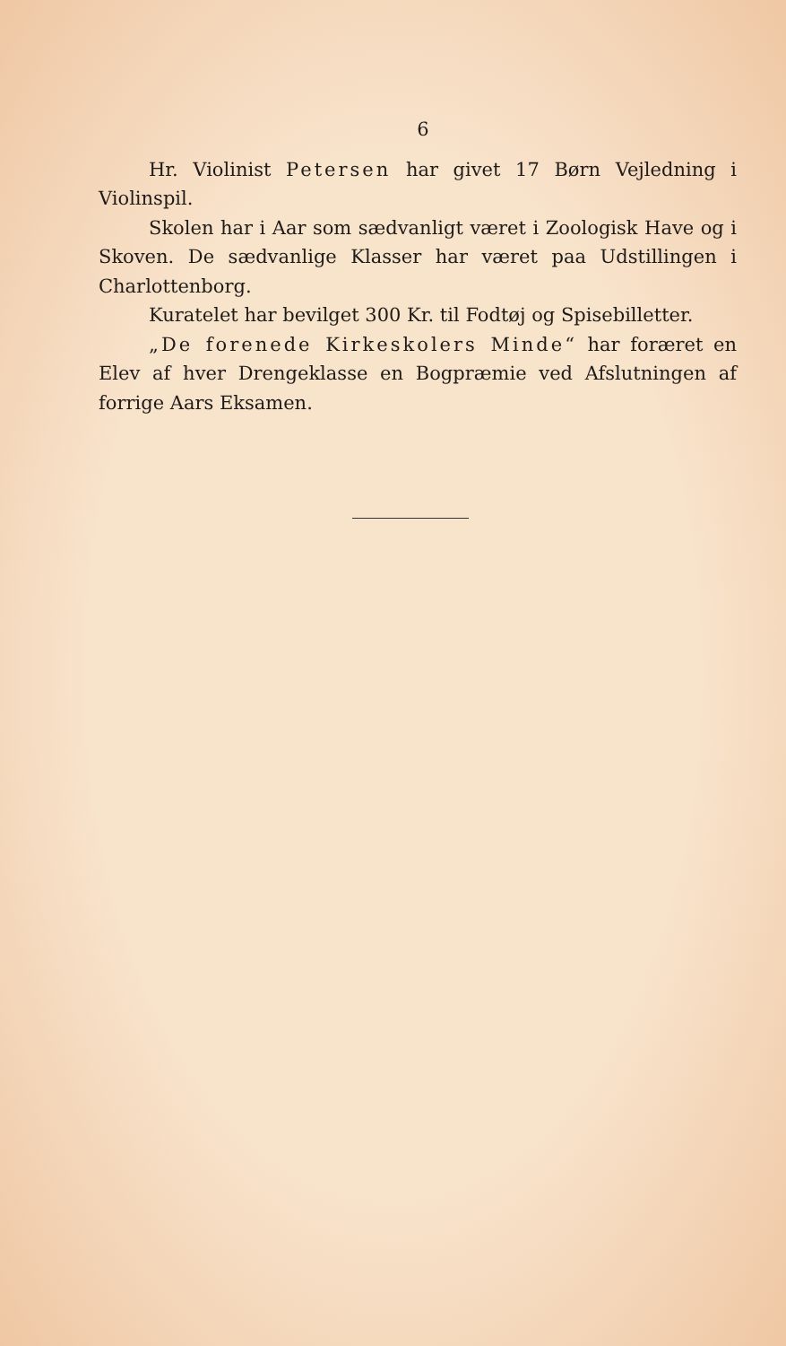6
Hr. Violinist Petersen har givet 17 Børn Vejledning i Violinspil.
Skolen har i Aar som sædvanligt været i Zoologisk Have og i Skoven. De sædvanlige Klasser har været paa Udstillingen i Charlottenborg.
Kuratelet har bevilget 300 Kr. til Fodtøj og Spisebilletter.
„De forenede Kirkeskolers Minde“ har foræret en Elev af hver Drengeklasse en Bogpræmie ved Afslutningen af forrige Aars Eksamen.